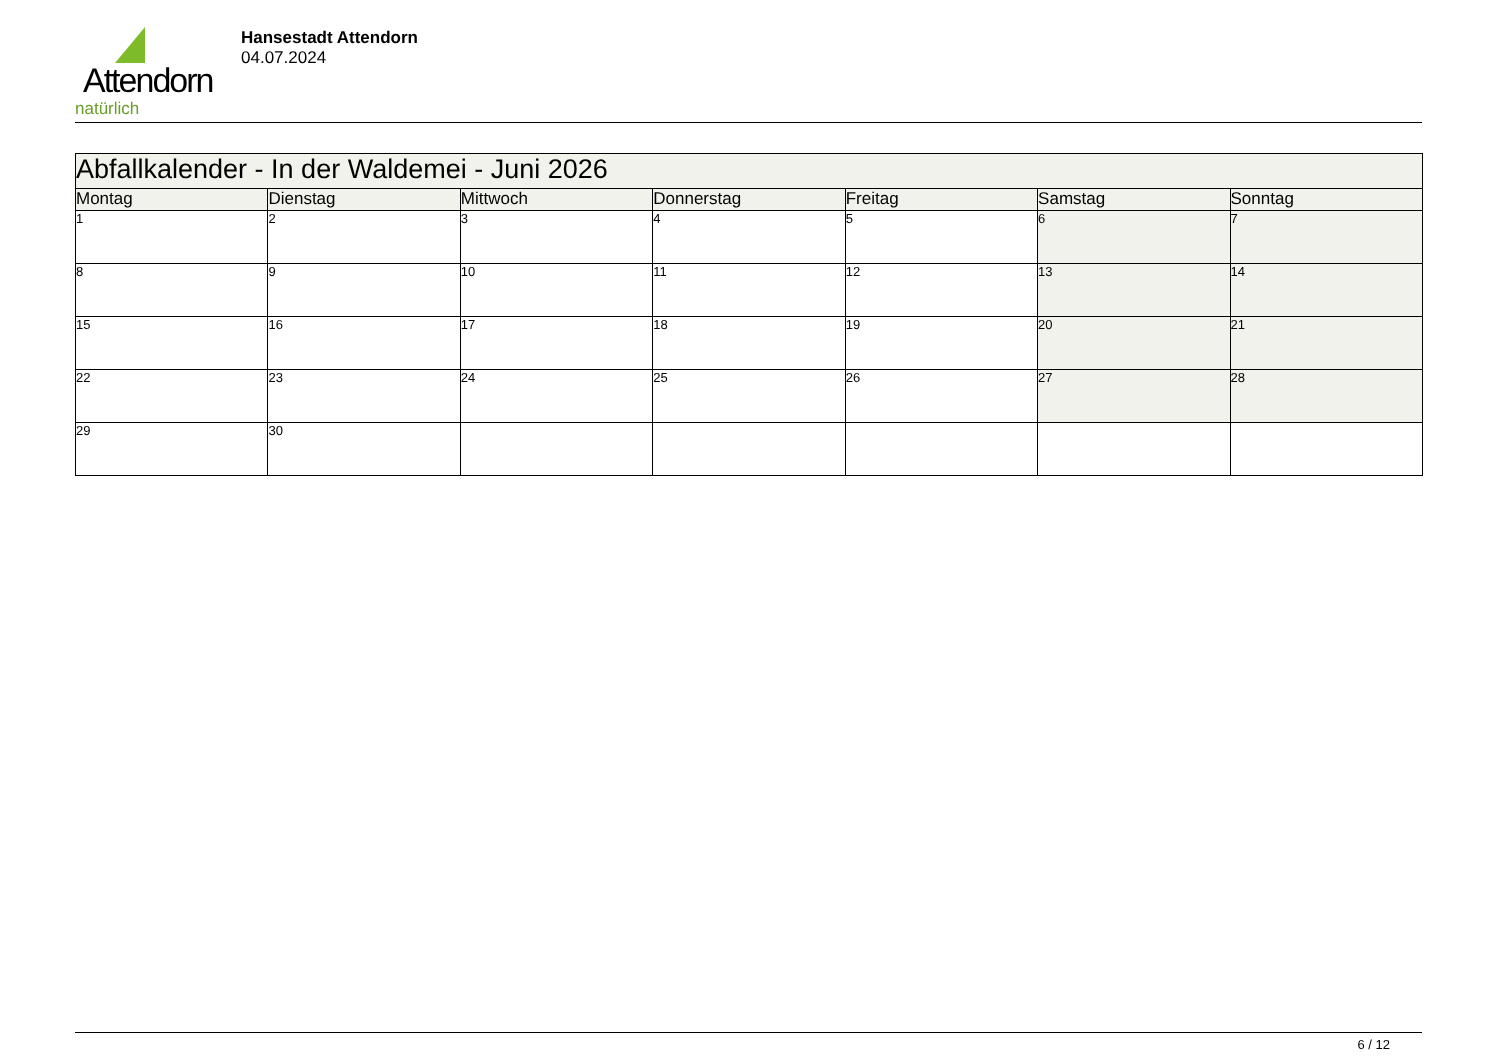Attendorn
natürlich
Hansestadt Attendorn
04.07.2024
| Abfallkalender - In der Waldemei - Juni 2026 | | | | | | |
| Montag | Dienstag | Mittwoch | Donnerstag | Freitag | Samstag | Sonntag |
| 1 | 2 | 3 | 4 | 5 | 6 | 7 |
| 8 | 9 | 10 | 11 | 12 | 13 | 14 |
| 15 | 16 | 17 | 18 | 19 | 20 | 21 |
| 22 | 23 | 24 | 25 | 26 | 27 | 28 |
| 29 | 30 | | | | | |
6 / 12